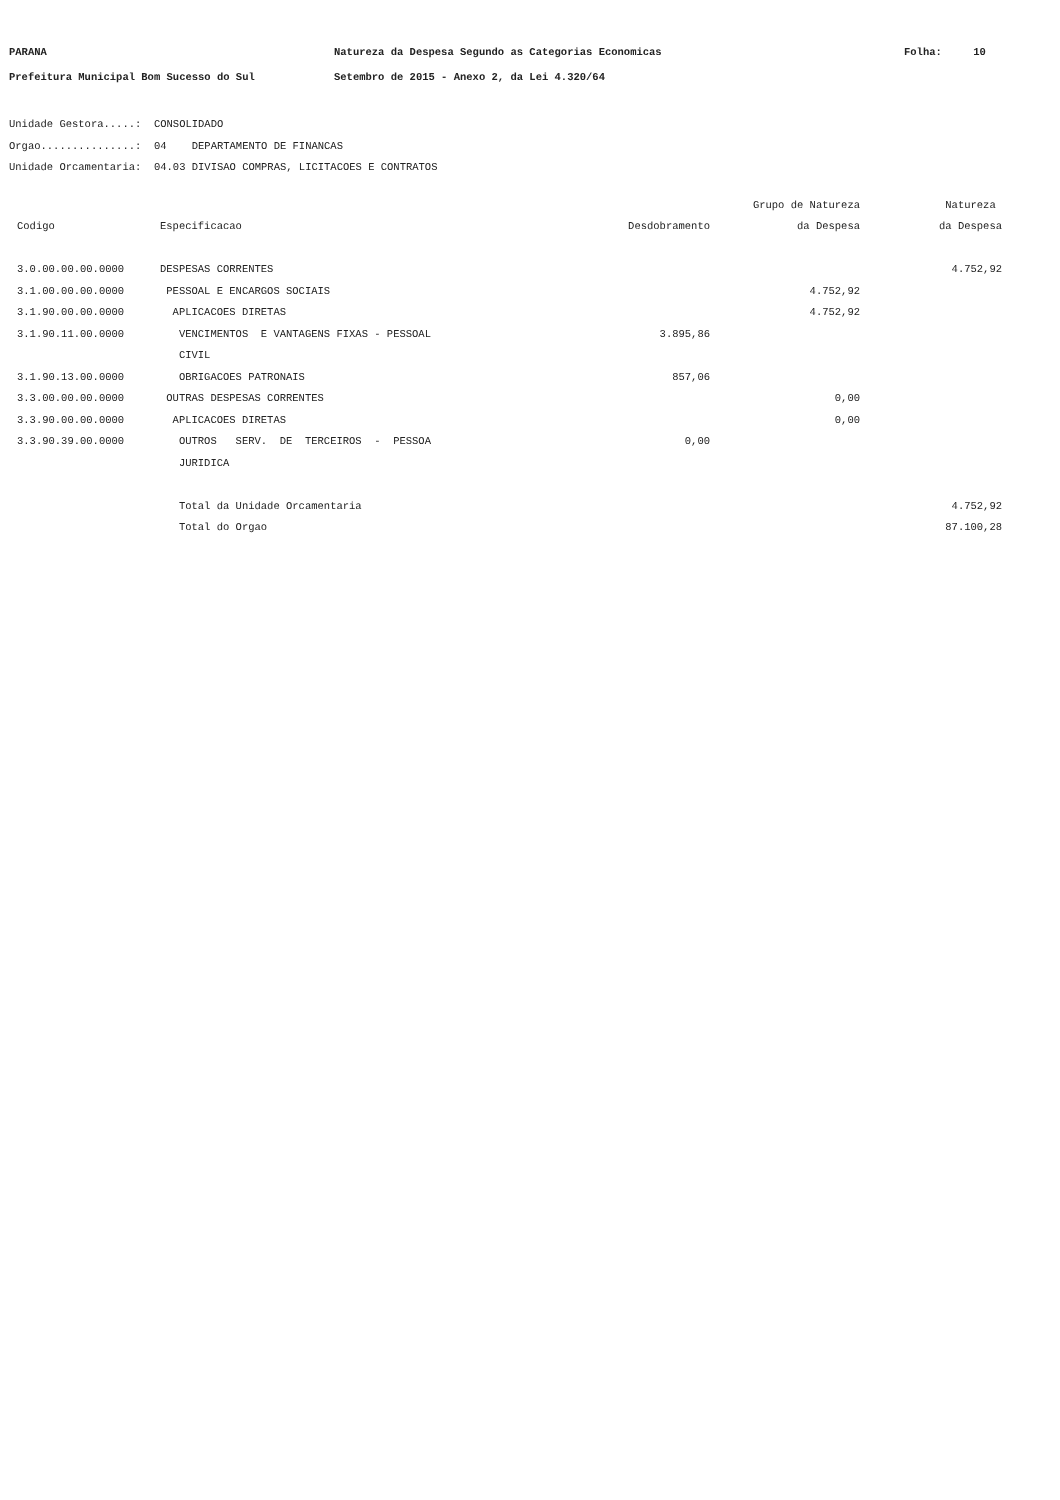PARANA
Natureza da Despesa Segundo as Categorias Economicas
Folha: 10
Prefeitura Municipal Bom Sucesso do Sul
Setembro de 2015 - Anexo 2, da Lei 4.320/64
Unidade Gestora.....: CONSOLIDADO Orgao...............: 04 DEPARTAMENTO DE FINANCAS Unidade Orcamentaria: 04.03 DIVISAO COMPRAS, LICITACOES E CONTRATOS
| | | | Grupo de Natureza | Natureza |
| --- | --- | --- | --- | --- |
| Codigo | Especificacao | Desdobramento | da Despesa | da Despesa |
| 3.0.00.00.00.0000 | DESPESAS CORRENTES | | | 4.752,92 |
| 3.1.00.00.00.0000 | PESSOAL E ENCARGOS SOCIAIS | | 4.752,92 | |
| 3.1.90.00.00.0000 | APLICACOES DIRETAS | | 4.752,92 | |
| 3.1.90.11.00.0000 | VENCIMENTOS E VANTAGENS FIXAS - PESSOAL CIVIL | 3.895,86 | | |
| 3.1.90.13.00.0000 | OBRIGACOES PATRONAIS | 857,06 | | |
| 3.3.00.00.00.0000 | OUTRAS DESPESAS CORRENTES | | 0,00 | |
| 3.3.90.00.00.0000 | APLICACOES DIRETAS | | 0,00 | |
| 3.3.90.39.00.0000 | OUTROS SERV. DE TERCEIROS - PESSOA JURIDICA | 0,00 | | |
| | Total da Unidade Orcamentaria | | | 4.752,92 |
| | Total do Orgao | | | 87.100,28 |